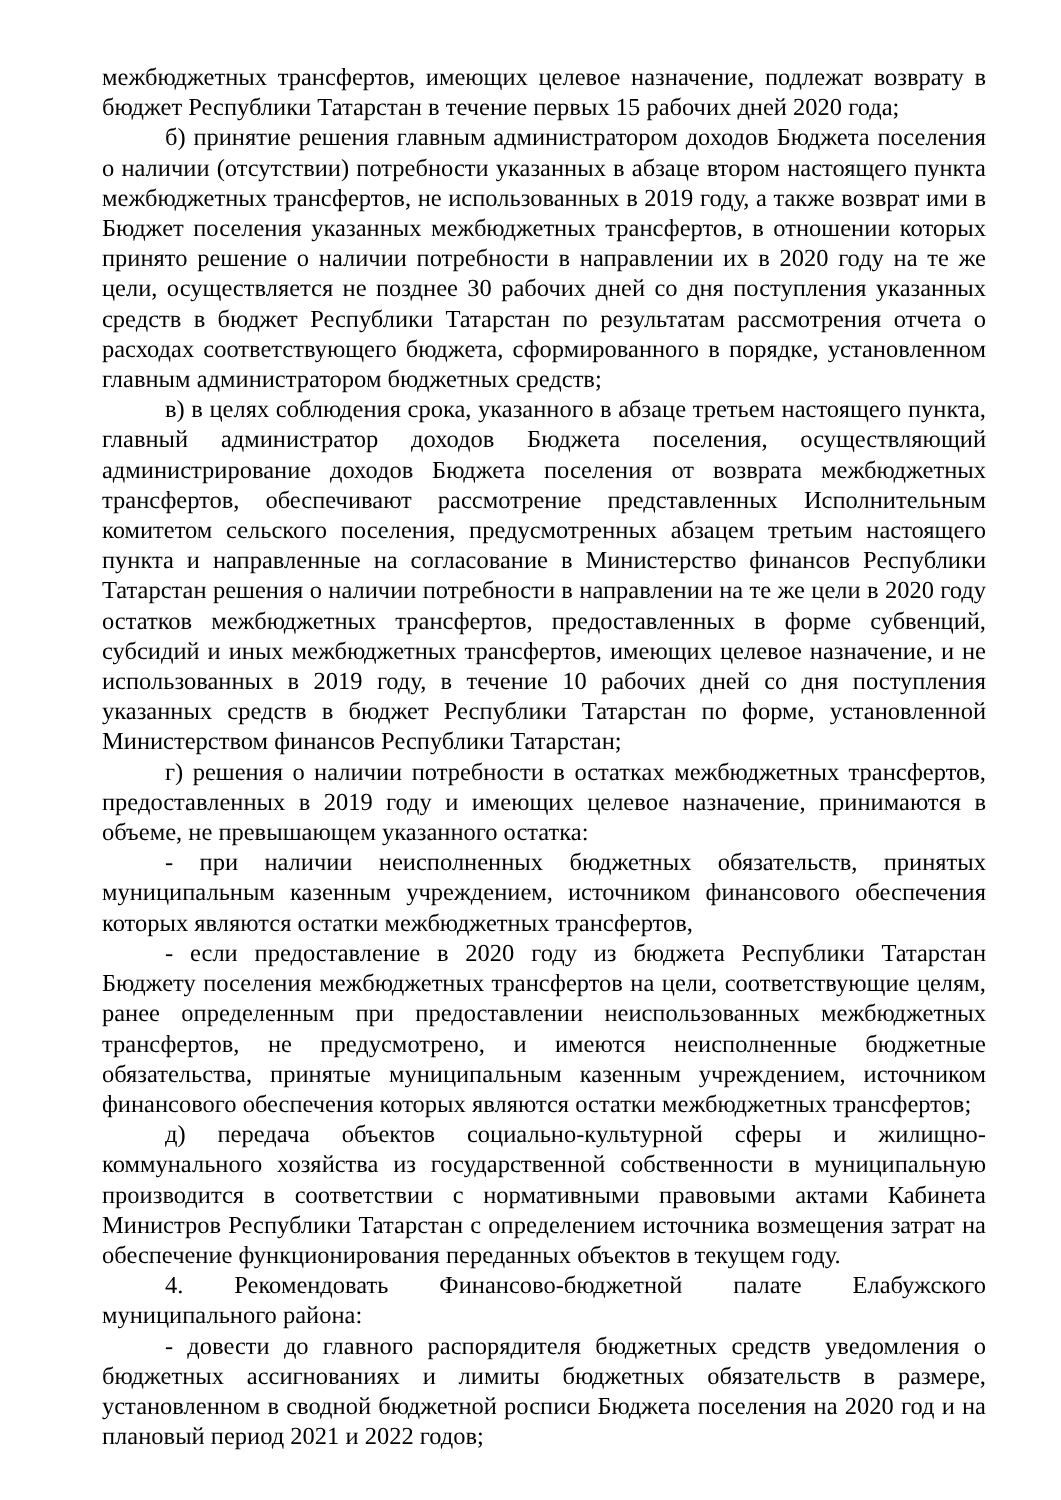межбюджетных трансфертов, имеющих целевое назначение, подлежат возврату в бюджет Республики Татарстан в течение первых 15 рабочих дней 2020 года;
б) принятие решения главным администратором доходов Бюджета поселения о наличии (отсутствии) потребности указанных в абзаце втором настоящего пункта межбюджетных трансфертов, не использованных в 2019 году, а также возврат ими в Бюджет поселения указанных межбюджетных трансфертов, в отношении которых принято решение о наличии потребности в направлении их в 2020 году на те же цели, осуществляется не позднее 30 рабочих дней со дня поступления указанных средств в бюджет Республики Татарстан по результатам рассмотрения отчета о расходах соответствующего бюджета, сформированного в порядке, установленном главным администратором бюджетных средств;
в) в целях соблюдения срока, указанного в абзаце третьем настоящего пункта, главный администратор доходов Бюджета поселения, осуществляющий администрирование доходов Бюджета поселения от возврата межбюджетных трансфертов, обеспечивают рассмотрение представленных Исполнительным комитетом сельского поселения, предусмотренных абзацем третьим настоящего пункта и направленные на согласование в Министерство финансов Республики Татарстан решения о наличии потребности в направлении на те же цели в 2020 году остатков межбюджетных трансфертов, предоставленных в форме субвенций, субсидий и иных межбюджетных трансфертов, имеющих целевое назначение, и не использованных в 2019 году, в течение 10 рабочих дней со дня поступления указанных средств в бюджет Республики Татарстан по форме, установленной Министерством финансов Республики Татарстан;
г) решения о наличии потребности в остатках межбюджетных трансфертов, предоставленных в 2019 году и имеющих целевое назначение, принимаются в объеме, не превышающем указанного остатка:
- при наличии неисполненных бюджетных обязательств, принятых муниципальным казенным учреждением, источником финансового обеспечения которых являются остатки межбюджетных трансфертов,
- если предоставление в 2020 году из бюджета Республики Татарстан Бюджету поселения межбюджетных трансфертов на цели, соответствующие целям, ранее определенным при предоставлении неиспользованных межбюджетных трансфертов, не предусмотрено, и имеются неисполненные бюджетные обязательства, принятые муниципальным казенным учреждением, источником финансового обеспечения которых являются остатки межбюджетных трансфертов;
д) передача объектов социально-культурной сферы и жилищно-коммунального хозяйства из государственной собственности в муниципальную производится в соответствии с нормативными правовыми актами Кабинета Министров Республики Татарстан с определением источника возмещения затрат на обеспечение функционирования переданных объектов в текущем году.
4. Рекомендовать Финансово-бюджетной палате Елабужского муниципального района:
- довести до главного распорядителя бюджетных средств уведомления о бюджетных ассигнованиях и лимиты бюджетных обязательств в размере, установленном в сводной бюджетной росписи Бюджета поселения на 2020 год и на плановый период 2021 и 2022 годов;